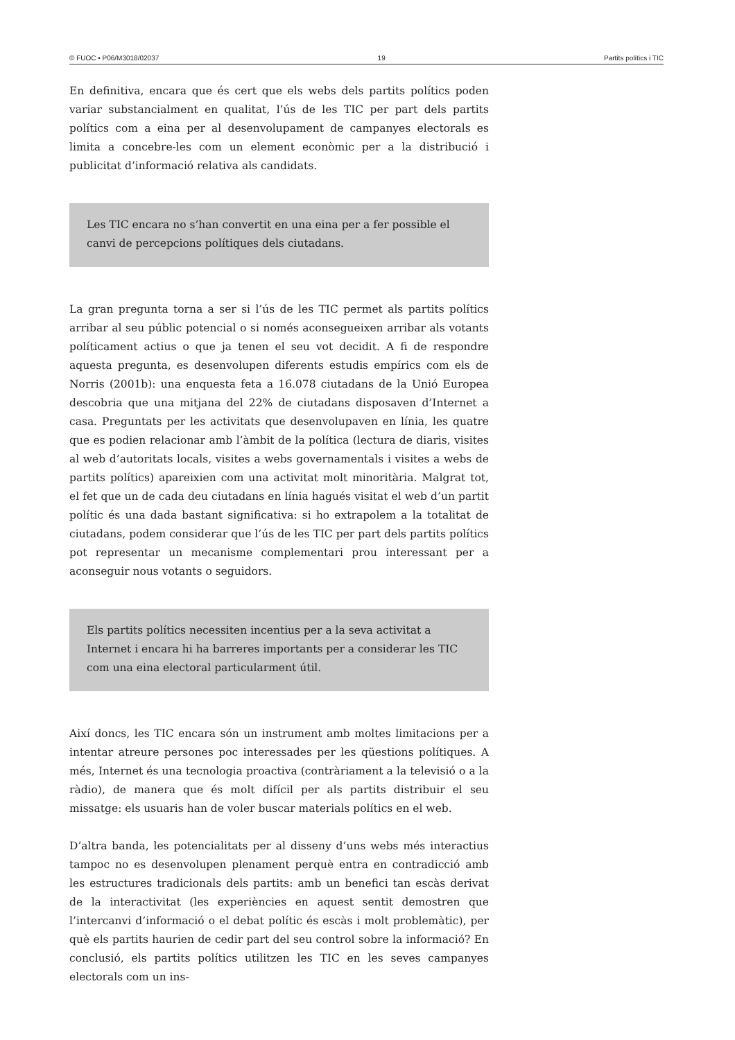© FUOC • P06/M3018/02037 19 Partits polítics i TIC
En definitiva, encara que és cert que els webs dels partits polítics poden variar substancialment en qualitat, l’ús de les TIC per part dels partits polítics com a eina per al desenvolupament de campanyes electorals es limita a concebre-les com un element econòmic per a la distribució i publicitat d’informació relativa als candidats.
Les TIC encara no s’han convertit en una eina per a fer possible el canvi de percepcions polítiques dels ciutadans.
La gran pregunta torna a ser si l’ús de les TIC permet als partits polítics arribar al seu públic potencial o si només aconsegueixen arribar als votants políticament actius o que ja tenen el seu vot decidit. A fi de respondre aquesta pregunta, es desenvolupen diferents estudis empírics com els de Norris (2001b): una enquesta feta a 16.078 ciutadans de la Unió Europea descobria que una mitjana del 22% de ciutadans disposaven d’Internet a casa. Preguntats per les activitats que desenvolupaven en línia, les quatre que es podien relacionar amb l’àmbit de la política (lectura de diaris, visites al web d’autoritats locals, visites a webs governamentals i visites a webs de partits polítics) apareixien com una activitat molt minoritària. Malgrat tot, el fet que un de cada deu ciutadans en línia hagués visitat el web d’un partit polític és una dada bastant significativa: si ho extrapolem a la totalitat de ciutadans, podem considerar que l’ús de les TIC per part dels partits polítics pot representar un mecanisme complementari prou interessant per a aconseguir nous votants o seguidors.
Els partits polítics necessiten incentius per a la seva activitat a Internet i encara hi ha barreres importants per a considerar les TIC com una eina electoral particularment útil.
Així doncs, les TIC encara són un instrument amb moltes limitacions per a intentar atreure persones poc interessades per les qüestions polítiques. A més, Internet és una tecnologia proactiva (contràriament a la televisió o a la ràdio), de manera que és molt difícil per als partits distribuir el seu missatge: els usuaris han de voler buscar materials polítics en el web.
D’altra banda, les potencialitats per al disseny d’uns webs més interactius tampoc no es desenvolupen plenament perquè entra en contradicció amb les estructures tradicionals dels partits: amb un benefici tan escàs derivat de la interactivitat (les experiències en aquest sentit demostren que l’intercanvi d’informació o el debat polític és escàs i molt problemàtic), per què els partits haurien de cedir part del seu control sobre la informació? En conclusió, els partits polítics utilitzen les TIC en les seves campanyes electorals com un ins-